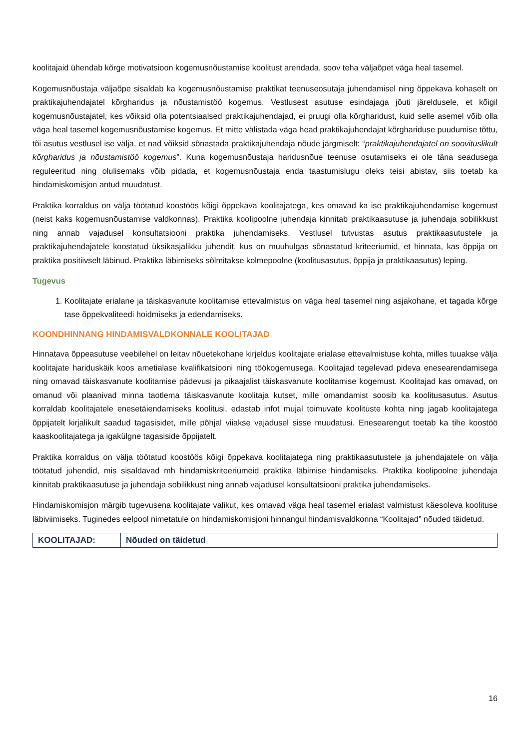koolitajaid ühendab kõrge motivatsioon kogemusnõustamise koolitust arendada, soov teha väljaõpet väga heal tasemel.
Kogemusnõustaja väljaõpe sisaldab ka kogemusnõustamise praktikat teenuseosutaja juhendamisel ning õppekava kohaselt on praktikajuhendajatel kõrgharidus ja nõustamistöö kogemus. Vestlusest asutuse esindajaga jõuti järeldusele, et kõigil kogemusnõustajatel, kes võiksid olla potentsiaalsed praktikajuhendajad, ei pruugi olla kõrgharidust, kuid selle asemel võib olla väga heal tasemel kogemusnõustamise kogemus. Et mitte välistada väga head praktikajuhendajat kõrghariduse puudumise tõttu, tõi asutus vestlusel ise välja, et nad võiksid sõnastada praktikajuhendaja nõude järgmiselt: “praktikajuhendajatel on soovituslikult kõrgharidus ja nõustamistöö kogemus”. Kuna kogemusnõustaja haridusnõue teenuse osutamiseks ei ole täna seadusega reguleeritud ning olulisemaks võib pidada, et kogemusnõustaja enda taastumislugu oleks teisi abistav, siis toetab ka hindamiskomisjon antud muudatust.
Praktika korraldus on välja töötatud koostöös kõigi õppekava koolitajatega, kes omavad ka ise praktikajuhendamise kogemust (neist kaks kogemusnõustamise valdkonnas). Praktika koolipoolne juhendaja kinnitab praktikaasutuse ja juhendaja sobilikkust ning annab vajadusel konsultatsiooni praktika juhendamiseks. Vestlusel tutvustas asutus praktikaasutustele ja praktikajuhendajatele koostatud üksikasjalikku juhendit, kus on muuhulgas sõnastatud kriteeriumid, et hinnata, kas õppija on praktika positiivselt läbinud. Praktika läbimiseks sõlmitakse kolmepoolne (koolitusasutus, õppija ja praktikaasutus) leping.
Tugevus
1. Koolitajate erialane ja täiskasvanute koolitamise ettevalmistus on väga heal tasemel ning asjakohane, et tagada kõrge tase õppekvaliteedi hoidmiseks ja edendamiseks.
KOONDHINNANG HINDAMISVALDKONNALE KOOLITAJAD
Hinnatava õppeasutuse veebilehel on leitav nõuetekohane kirjeldus koolitajate erialase ettevalmistuse kohta, milles tuuakse välja koolitajate hariduskäik koos ametialase kvalifikatsiooni ning töökogemusega. Koolitajad tegelevad pideva enesearendamisega ning omavad täiskasvanute koolitamise pädevusi ja pikaajalist täiskasvanute koolitamise kogemust. Koolitajad kas omavad, on omanud või plaanivad minna taotlema täiskasvanute koolitaja kutset, mille omandamist soosib ka koolitusasutus. Asutus korraldab koolitajatele enesetäiendamiseks koolitusi, edastab infot mujal toimuvate koolituste kohta ning jagab koolitajatega õppijatelt kirjalikult saadud tagasisidet, mille põhjal viiakse vajadusel sisse muudatusi. Enesearengut toetab ka tihe koostöö kaaskoolitajatega ja igakülgne tagasiside õppijatelt.
Praktika korraldus on välja töötatud koostöös kõigi õppekava koolitajatega ning praktikaasutustele ja juhendajatele on välja töötatud juhendid, mis sisaldavad mh hindamiskriteeriumeid praktika läbimise hindamiseks. Praktika koolipoolne juhendaja kinnitab praktikaasutuse ja juhendaja sobilikkust ning annab vajadusel konsultatsiooni praktika juhendamiseks.
Hindamiskomisjon märgib tugevusena koolitajate valikut, kes omavad väga heal tasemel erialast valmistust käesoleva koolituse läbiviimiseks. Tuginedes eelpool nimetatule on hindamiskomisjoni hinnangul hindamisvaldkonna “Koolitajad” nõuded täidetud.
| KOOLITAJAD: | Nõuded on täidetud |
16